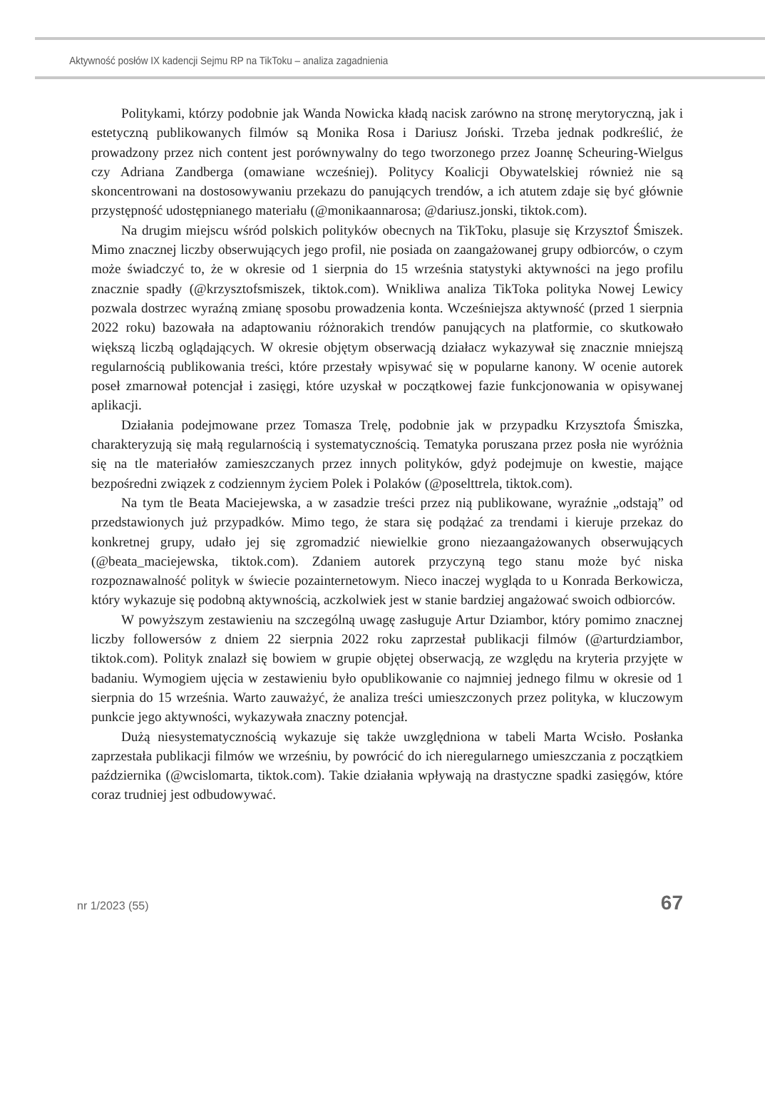Aktywność posłów IX kadencji Sejmu RP na TikToku – analiza zagadnienia
Politykami, którzy podobnie jak Wanda Nowicka kładą nacisk zarówno na stronę merytoryczną, jak i estetyczną publikowanych filmów są Monika Rosa i Dariusz Joński. Trzeba jednak podkreślić, że prowadzony przez nich content jest porównywalny do tego tworzonego przez Joannę Scheuring-Wielgus czy Adriana Zandberga (omawiane wcześniej). Politycy Koalicji Obywatelskiej również nie są skoncentrowani na dostosowywaniu przekazu do panujących trendów, a ich atutem zdaje się być głównie przystępność udostępnianego materiału (@monikaannarosa; @dariusz.jonski, tiktok.com).
Na drugim miejscu wśród polskich polityków obecnych na TikToku, plasuje się Krzysztof Śmiszek. Mimo znacznej liczby obserwujących jego profil, nie posiada on zaangażowanej grupy odbiorców, o czym może świadczyć to, że w okresie od 1 sierpnia do 15 września statystyki aktywności na jego profilu znacznie spadły (@krzysztofsmiszek, tiktok.com). Wnikliwa analiza TikToka polityka Nowej Lewicy pozwala dostrzec wyraźną zmianę sposobu prowadzenia konta. Wcześniejsza aktywność (przed 1 sierpnia 2022 roku) bazowała na adaptowaniu różnorakich trendów panujących na platformie, co skutkowało większą liczbą oglądających. W okresie objętym obserwacją działacz wykazywał się znacznie mniejszą regularnością publikowania treści, które przestały wpisywać się w popularne kanony. W ocenie autorek poseł zmarnował potencjał i zasięgi, które uzyskał w początkowej fazie funkcjonowania w opisywanej aplikacji.
Działania podejmowane przez Tomasza Trelę, podobnie jak w przypadku Krzysztofa Śmiszka, charakteryzują się małą regularnością i systematycznością. Tematyka poruszana przez posła nie wyróżnia się na tle materiałów zamieszczanych przez innych polityków, gdyż podejmuje on kwestie, mające bezpośredni związek z codziennym życiem Polek i Polaków (@poselttrela, tiktok.com).
Na tym tle Beata Maciejewska, a w zasadzie treści przez nią publikowane, wyraźnie „odstają” od przedstawionych już przypadków. Mimo tego, że stara się podążać za trendami i kieruje przekaz do konkretnej grupy, udało jej się zgromadzić niewielkie grono niezaangażowanych obserwujących (@beata_maciejewska, tiktok.com). Zdaniem autorek przyczyną tego stanu może być niska rozpoznawalność polityk w świecie pozainternetowym. Nieco inaczej wygląda to u Konrada Berkowicza, który wykazuje się podobną aktywnością, aczkolwiek jest w stanie bardziej angażować swoich odbiorców.
W powyższym zestawieniu na szczególną uwagę zasługuje Artur Dziambor, który pomimo znacznej liczby followersów z dniem 22 sierpnia 2022 roku zaprzestał publikacji filmów (@arturdziambor, tiktok.com). Polityk znalazł się bowiem w grupie objętej obserwacją, ze względu na kryteria przyjęte w badaniu. Wymogiem ujęcia w zestawieniu było opublikowanie co najmniej jednego filmu w okresie od 1 sierpnia do 15 września. Warto zauważyć, że analiza treści umieszczonych przez polityka, w kluczowym punkcie jego aktywności, wykazywała znaczny potencjał.
Dużą niesystematycznością wykazuje się także uwzględniona w tabeli Marta Wcisło. Posłanka zaprzestała publikacji filmów we wrześniu, by powrócić do ich nieregularnego umieszczania z początkiem października (@wcislomarta, tiktok.com). Takie działania wpływają na drastyczne spadki zasięgów, które coraz trudniej jest odbudowywać.
nr 1/2023 (55) 67